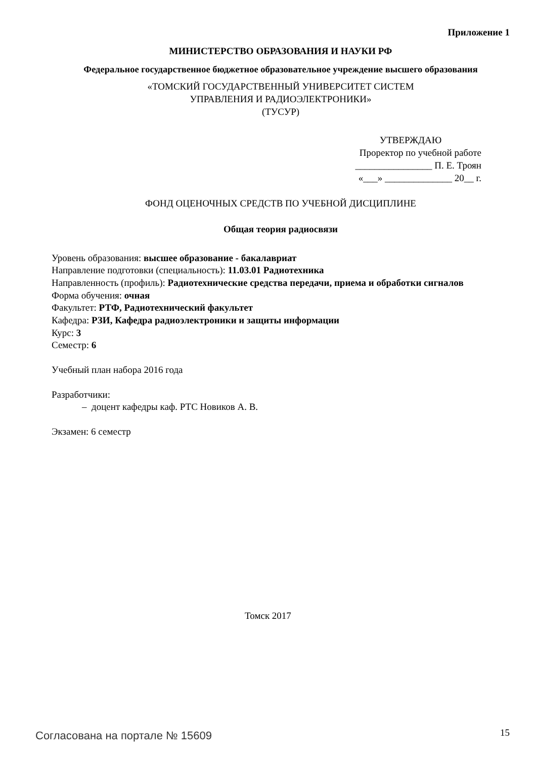Приложение 1
МИНИСТЕРСТВО ОБРАЗОВАНИЯ И НАУКИ РФ
Федеральное государственное бюджетное образовательное учреждение высшего образования
«ТОМСКИЙ ГОСУДАРСТВЕННЫЙ УНИВЕРСИТЕТ СИСТЕМ
УПРАВЛЕНИЯ И РАДИОЭЛЕКТРОНИКИ»
(ТУСУР)
УТВЕРЖДАЮ
Проректор по учебной работе
________________ П. Е. Троян
«___» ______________ 20__ г.
ФОНД ОЦЕНОЧНЫХ СРЕДСТВ ПО УЧЕБНОЙ ДИСЦИПЛИНЕ
Общая теория радиосвязи
Уровень образования: высшее образование - бакалавриат
Направление подготовки (специальность): 11.03.01 Радиотехника
Направленность (профиль): Радиотехнические средства передачи, приема и обработки сигналов
Форма обучения: очная
Факультет: РТФ, Радиотехнический факультет
Кафедра: РЗИ, Кафедра радиоэлектроники и защиты информации
Курс: 3
Семестр: 6
Учебный план набора 2016 года
Разработчики:
– доцент кафедры каф. РТС Новиков А. В.
Экзамен: 6 семестр
Томск 2017
Согласована на портале № 15609 15